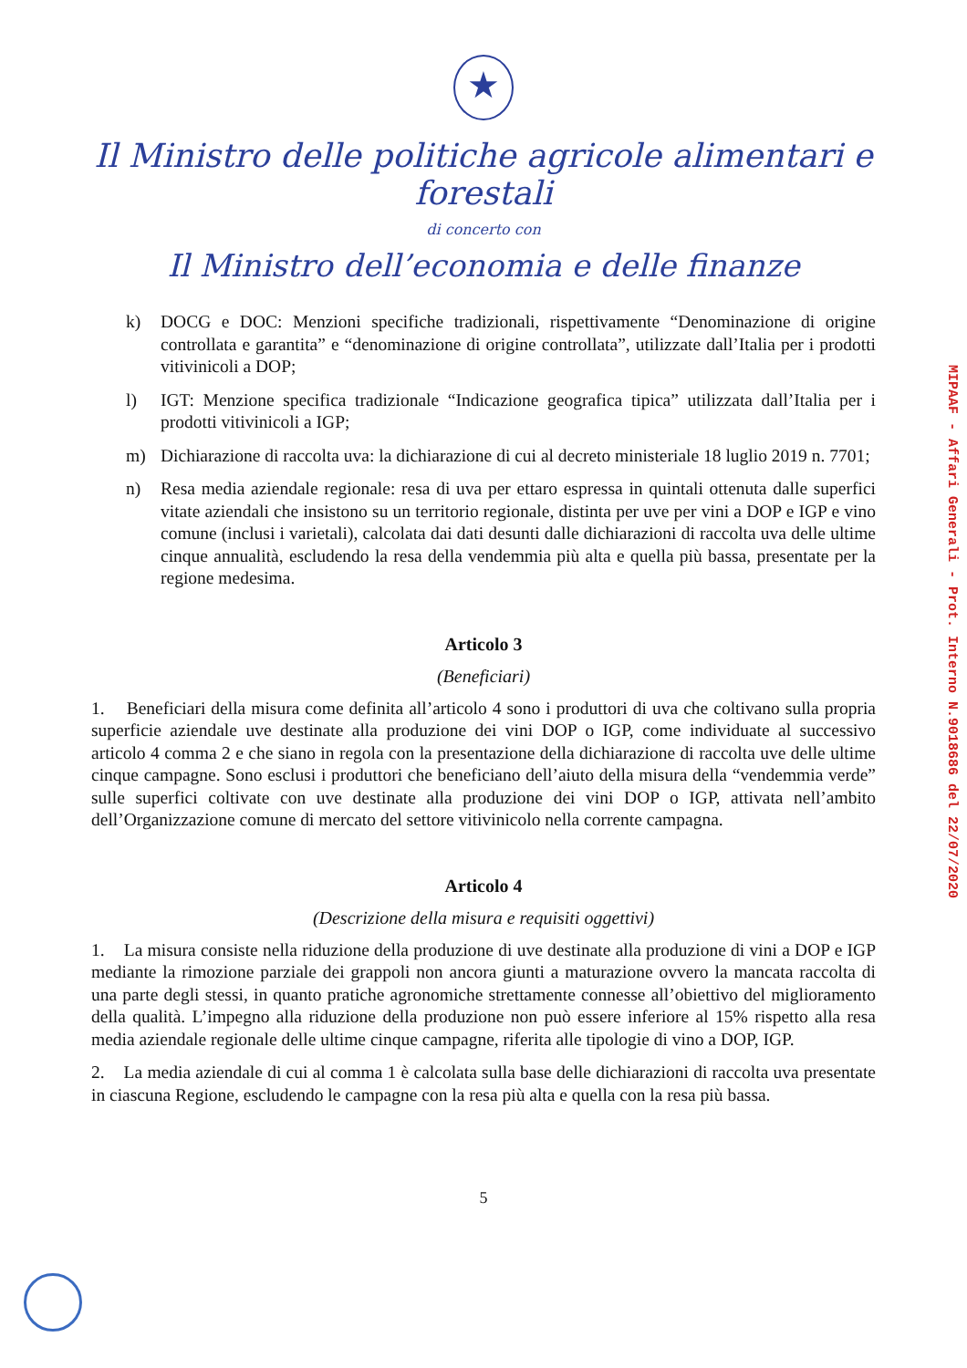★
Il Ministro delle politiche agricole alimentari e forestali
di concerto con
Il Ministro dell’economia e delle finanze
k) DOCG e DOC: Menzioni specifiche tradizionali, rispettivamente “Denominazione di origine controllata e garantita” e “denominazione di origine controllata”, utilizzate dall’Italia per i prodotti vitivinicoli a DOP;
l) IGT: Menzione specifica tradizionale “Indicazione geografica tipica” utilizzata dall’Italia per i prodotti vitivinicoli a IGP;
m) Dichiarazione di raccolta uva: la dichiarazione di cui al decreto ministeriale 18 luglio 2019 n. 7701;
n) Resa media aziendale regionale: resa di uva per ettaro espressa in quintali ottenuta dalle superfici vitate aziendali che insistono su un territorio regionale, distinta per uve per vini a DOP e IGP e vino comune (inclusi i varietali), calcolata dai dati desunti dalle dichiarazioni di raccolta uva delle ultime cinque annualità, escludendo la resa della vendemmia più alta e quella più bassa, presentate per la regione medesima.
Articolo 3
(Beneficiari)
1. Beneficiari della misura come definita all’articolo 4 sono i produttori di uva che coltivano sulla propria superficie aziendale uve destinate alla produzione dei vini DOP o IGP, come individuate al successivo articolo 4 comma 2 e che siano in regola con la presentazione della dichiarazione di raccolta uve delle ultime cinque campagne. Sono esclusi i produttori che beneficiano dell’aiuto della misura della “vendemmia verde” sulle superfici coltivate con uve destinate alla produzione dei vini DOP o IGP, attivata nell’ambito dell’Organizzazione comune di mercato del settore vitivinicolo nella corrente campagna.
Articolo 4
(Descrizione della misura e requisiti oggettivi)
1. La misura consiste nella riduzione della produzione di uve destinate alla produzione di vini a DOP e IGP mediante la rimozione parziale dei grappoli non ancora giunti a maturazione ovvero la mancata raccolta di una parte degli stessi, in quanto pratiche agronomiche strettamente connesse all’obiettivo del miglioramento della qualità. L’impegno alla riduzione della produzione non può essere inferiore al 15% rispetto alla resa media aziendale regionale delle ultime cinque campagne, riferita alle tipologie di vino a DOP, IGP.
2. La media aziendale di cui al comma 1 è calcolata sulla base delle dichiarazioni di raccolta uva presentate in ciascuna Regione, escludendo le campagne con la resa più alta e quella con la resa più bassa.
5
MIPAAF - Affari Generali - Prot. Interno N.9018686 del 22/07/2020